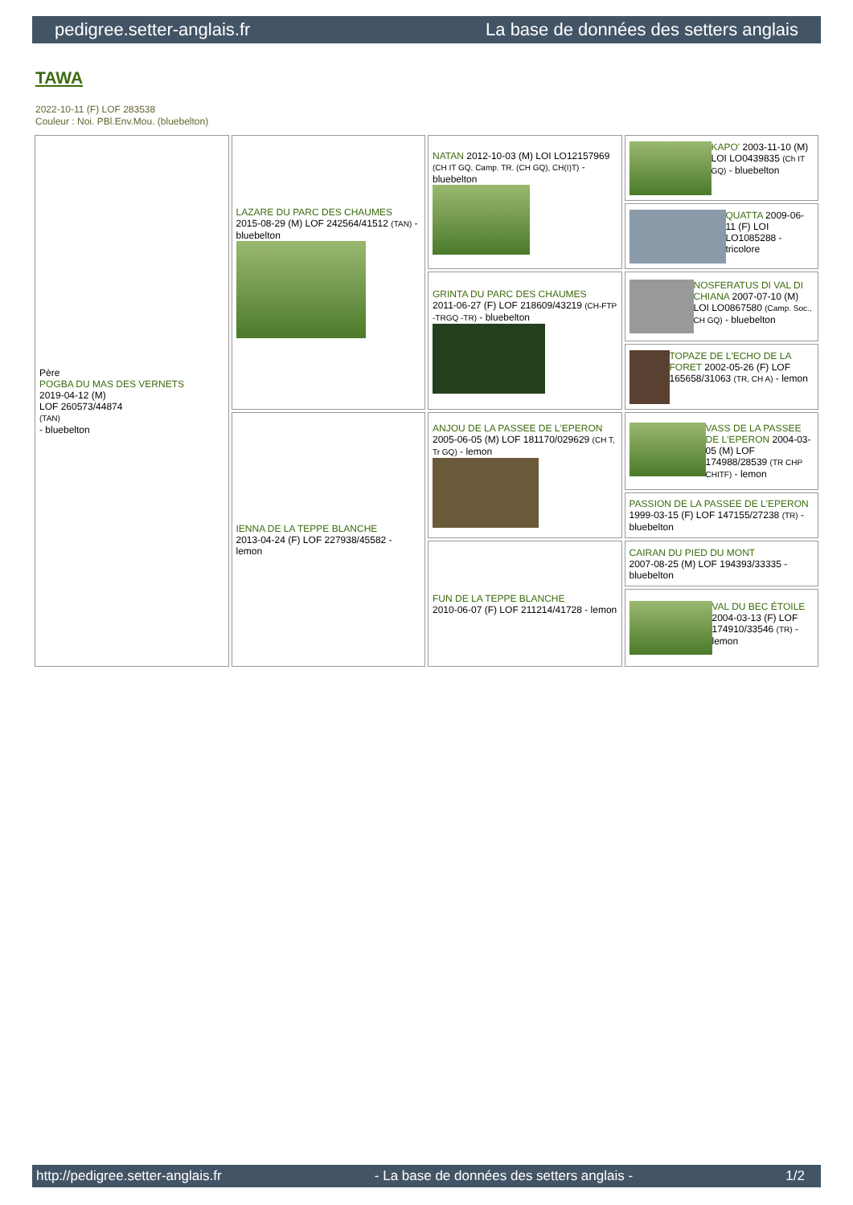pedigree.setter-anglais.fr La base de données des setters anglais
TAWA
2022-10-11 (F) LOF 283538
Couleur : Noi. PBl.Env.Mou. (bluebelton)
| Père POGBA DU MAS DES VERNETS 2019-04-12 (M) LOF 260573/44874 (TAN) - bluebelton | LAZARE DU PARC DES CHAUMES 2015-08-29 (M) LOF 242564/41512 (TAN) - bluebelton | NATAN 2012-10-03 (M) LOI LO12157969 (CH IT GQ, Camp. TR. (CH GQ), CH(I)T) - bluebelton | KAPO' 2003-11-10 (M) LOI LO0439835 (Ch IT GQ) - bluebelton |
| | | | QUATTA 2009-06-11 (F) LOI LO1085288 - tricolore |
| | | GRINTA DU PARC DES CHAUMES 2011-06-27 (F) LOF 218609/43219 (CH-FTP -TRGQ -TR) - bluebelton | NOSFERATUS DI VAL DI CHIANA 2007-07-10 (M) LOI LO0867580 (Camp. Soc., CH GQ) - bluebelton |
| | | | TOPAZE DE L'ECHO DE LA FORET 2002-05-26 (F) LOF 165658/31063 (TR, CH A) - lemon |
| | IENNA DE LA TEPPE BLANCHE 2013-04-24 (F) LOF 227938/45582 - lemon | ANJOU DE LA PASSEE DE L'EPERON 2005-06-05 (M) LOF 181170/029629 (CH T, Tr GQ) - lemon | VASS DE LA PASSEE DE L'EPERON 2004-03-05 (M) LOF 174988/28539 (TR CHP CHITF) - lemon |
| | | | PASSION DE LA PASSEE DE L'EPERON 1999-03-15 (F) LOF 147155/27238 (TR) - bluebelton |
| | | FUN DE LA TEPPE BLANCHE 2010-06-07 (F) LOF 211214/41728 - lemon | CAIRAN DU PIED DU MONT 2007-08-25 (M) LOF 194393/33335 - bluebelton |
| | | | VAL DU BEC ÉTOILE 2004-03-13 (F) LOF 174910/33546 (TR) - lemon |
http://pedigree.setter-anglais.fr - La base de données des setters anglais - 1/2